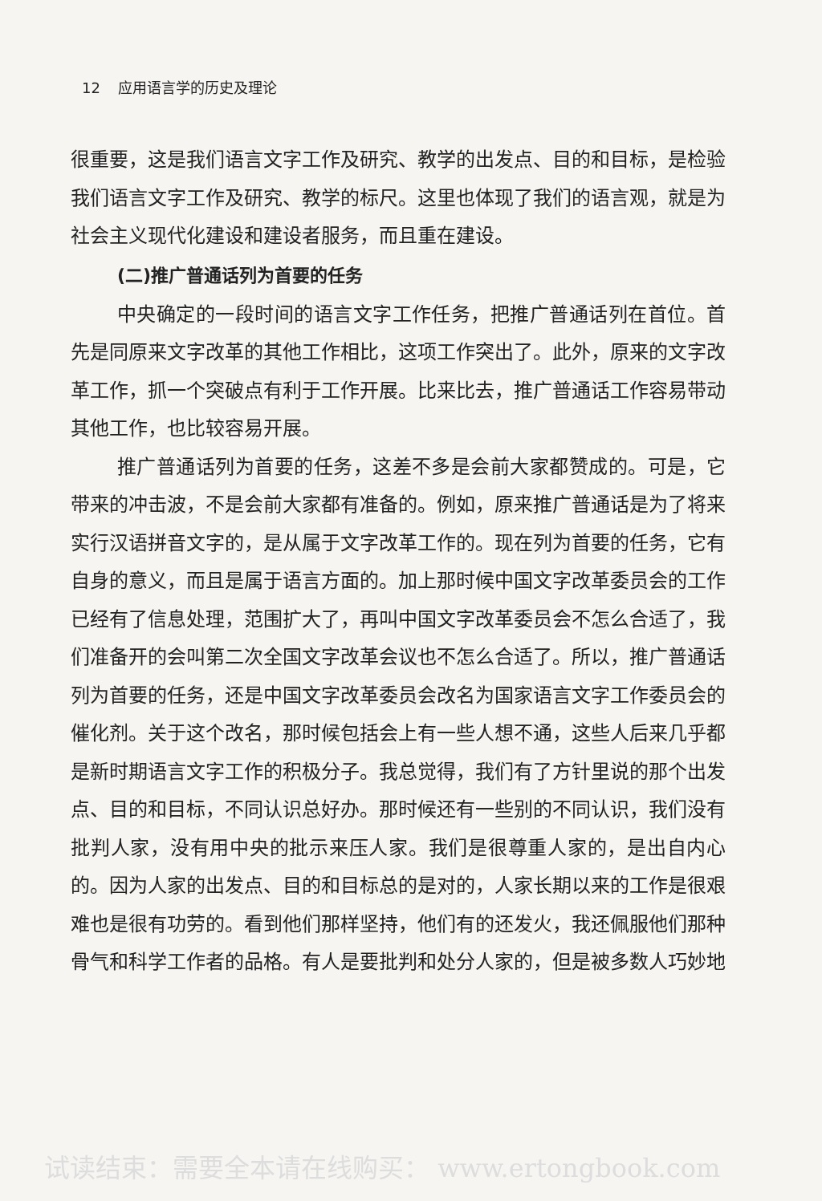12 应用语言学的历史及理论
很重要，这是我们语言文字工作及研究、教学的出发点、目的和目标，是检验我们语言文字工作及研究、教学的标尺。这里也体现了我们的语言观，就是为社会主义现代化建设和建设者服务，而且重在建设。
(二)推广普通话列为首要的任务
中央确定的一段时间的语言文字工作任务，把推广普通话列在首位。首先是同原来文字改革的其他工作相比，这项工作突出了。此外，原来的文字改革工作，抓一个突破点有利于工作开展。比来比去，推广普通话工作容易带动其他工作，也比较容易开展。
推广普通话列为首要的任务，这差不多是会前大家都赞成的。可是，它带来的冲击波，不是会前大家都有准备的。例如，原来推广普通话是为了将来实行汉语拼音文字的，是从属于文字改革工作的。现在列为首要的任务，它有自身的意义，而且是属于语言方面的。加上那时候中国文字改革委员会的工作已经有了信息处理，范围扩大了，再叫中国文字改革委员会不怎么合适了，我们准备开的会叫第二次全国文字改革会议也不怎么合适了。所以，推广普通话列为首要的任务，还是中国文字改革委员会改名为国家语言文字工作委员会的催化剂。关于这个改名，那时候包括会上有一些人想不通，这些人后来几乎都是新时期语言文字工作的积极分子。我总觉得，我们有了方针里说的那个出发点、目的和目标，不同认识总好办。那时候还有一些别的不同认识，我们没有批判人家，没有用中央的批示来压人家。我们是很尊重人家的，是出自内心的。因为人家的出发点、目的和目标总的是对的，人家长期以来的工作是很艰难也是很有功劳的。看到他们那样坚持，他们有的还发火，我还佩服他们那种骨气和科学工作者的品格。有人是要批判和处分人家的，但是被多数人巧妙地
试读结束：需要全本请在线购买： www.ertongbook.com